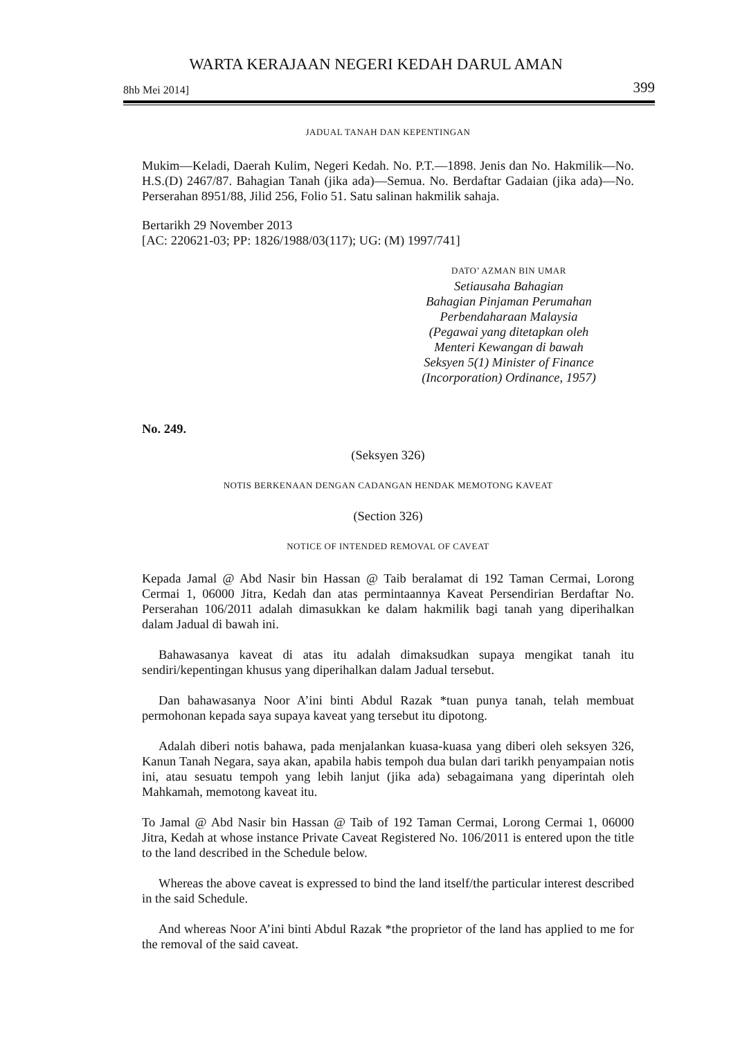WARTA KERAJAAN NEGERI KEDAH DARUL AMAN
8hb Mei 2014] 399
JADUAL TANAH DAN KEPENTINGAN
Mukim—Keladi, Daerah Kulim, Negeri Kedah. No. P.T.—1898. Jenis dan No. Hakmilik—No. H.S.(D) 2467/87. Bahagian Tanah (jika ada)—Semua. No. Berdaftar Gadaian (jika ada)—No. Perserahan 8951/88, Jilid 256, Folio 51. Satu salinan hakmilik sahaja.
Bertarikh 29 November 2013
[AC: 220621-03; PP: 1826/1988/03(117); UG: (M) 1997/741]
DATO’ AZMAN BIN UMAR
Setiausaha Bahagian
Bahagian Pinjaman Perumahan
Perbendaharaan Malaysia
(Pegawai yang ditetapkan oleh
Menteri Kewangan di bawah
Seksyen 5(1) Minister of Finance
(Incorporation) Ordinance, 1957)
No. 249.
(Seksyen 326)
NOTIS BERKENAAN DENGAN CADANGAN HENDAK MEMOTONG KAVEAT
(Section 326)
NOTICE OF INTENDED REMOVAL OF CAVEAT
Kepada Jamal @ Abd Nasir bin Hassan @ Taib beralamat di 192 Taman Cermai, Lorong Cermai 1, 06000 Jitra, Kedah dan atas permintaannya Kaveat Persendirian Berdaftar No. Perserahan 106/2011 adalah dimasukkan ke dalam hakmilik bagi tanah yang diperihalkan dalam Jadual di bawah ini.
Bahawasanya kaveat di atas itu adalah dimaksudkan supaya mengikat tanah itu sendiri/kepentingan khusus yang diperihalkan dalam Jadual tersebut.
Dan bahawasanya Noor A’ini binti Abdul Razak *tuan punya tanah, telah membuat permohonan kepada saya supaya kaveat yang tersebut itu dipotong.
Adalah diberi notis bahawa, pada menjalankan kuasa-kuasa yang diberi oleh seksyen 326, Kanun Tanah Negara, saya akan, apabila habis tempoh dua bulan dari tarikh penyampaian notis ini, atau sesuatu tempoh yang lebih lanjut (jika ada) sebagaimana yang diperintah oleh Mahkamah, memotong kaveat itu.
To Jamal @ Abd Nasir bin Hassan @ Taib of 192 Taman Cermai, Lorong Cermai 1, 06000 Jitra, Kedah at whose instance Private Caveat Registered No. 106/2011 is entered upon the title to the land described in the Schedule below.
Whereas the above caveat is expressed to bind the land itself/the particular interest described in the said Schedule.
And whereas Noor A’ini binti Abdul Razak *the proprietor of the land has applied to me for the removal of the said caveat.